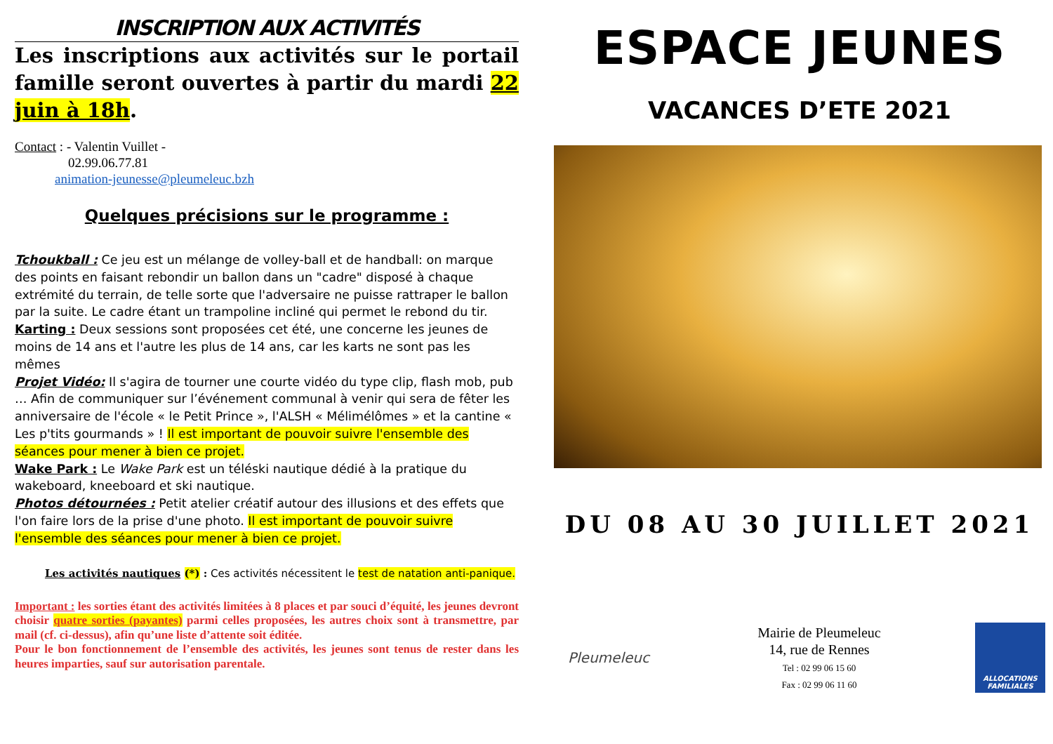INSCRIPTION AUX ACTIVITÉS
Les inscriptions aux activités sur le portail famille seront ouvertes à partir du mardi 22 juin à 18h.
Contact : - Valentin Vuillet -
02.99.06.77.81
animation-jeunesse@pleumeleuc.bzh
Quelques précisions sur le programme :
Tchoukball : Ce jeu est un mélange de volley-ball et de handball: on marque des points en faisant rebondir un ballon dans un "cadre" disposé à chaque extrémité du terrain, de telle sorte que l'adversaire ne puisse rattraper le ballon par la suite. Le cadre étant un trampoline incliné qui permet le rebond du tir.
Karting : Deux sessions sont proposées cet été, une concerne les jeunes de moins de 14 ans et l'autre les plus de 14 ans, car les karts ne sont pas les mêmes
Projet Vidéo: Il s'agira de tourner une courte vidéo du type clip, flash mob, pub … Afin de communiquer sur l’événement communal à venir qui sera de fêter les anniversaire de l'école « le Petit Prince », l'ALSH « Mélimélômes » et la cantine « Les p'tits gourmands » ! Il est important de pouvoir suivre l'ensemble des séances pour mener à bien ce projet.
Wake Park : Le Wake Park est un téléski nautique dédié à la pratique du wakeboard, kneeboard et ski nautique.
Photos détournées : Petit atelier créatif autour des illusions et des effets que l'on faire lors de la prise d'une photo. Il est important de pouvoir suivre l'ensemble des séances pour mener à bien ce projet.
Les activités nautiques (*) : Ces activités nécessitent le test de natation anti-panique.
Important : les sorties étant des activités limitées à 8 places et par souci d’équité, les jeunes devront choisir quatre sorties (payantes) parmi celles proposées, les autres choix sont à transmettre, par mail (cf. ci-dessus), afin qu’une liste d’attente soit éditée.
Pour le bon fonctionnement de l’ensemble des activités, les jeunes sont tenus de rester dans les heures imparties, sauf sur autorisation parentale.
ESPACE JEUNES
VACANCES D’ETE 2021
DU 08 AU 30 JUILLET 2021
Pleumeleuc
Mairie de Pleumeleuc
14, rue de Rennes
Tel : 02 99 06 15 60
Fax : 02 99 06 11 60
ALLOCATIONS FAMILIALES